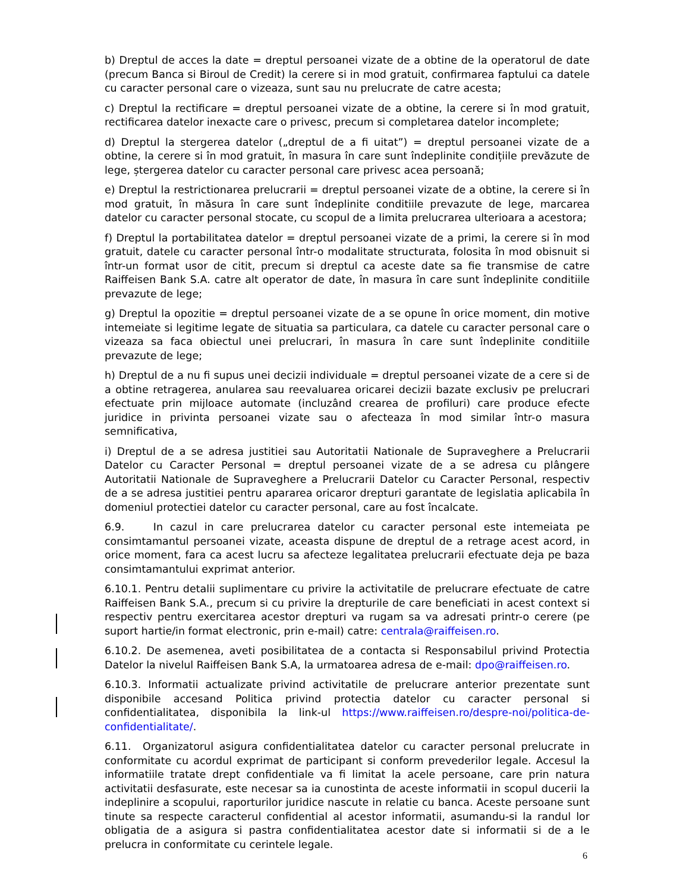b) Dreptul de acces la date = dreptul persoanei vizate de a obtine de la operatorul de date (precum Banca si Biroul de Credit) la cerere si in mod gratuit, confirmarea faptului ca datele cu caracter personal care o vizeaza, sunt sau nu prelucrate de catre acesta;
c) Dreptul la rectificare = dreptul persoanei vizate de a obtine, la cerere si în mod gratuit, rectificarea datelor inexacte care o privesc, precum si completarea datelor incomplete;
d) Dreptul la stergerea datelor („dreptul de a fi uitat”) = dreptul persoanei vizate de a obtine, la cerere si în mod gratuit, în masura în care sunt îndeplinite condițiile prevăzute de lege, ștergerea datelor cu caracter personal care privesc acea persoană;
e) Dreptul la restrictionarea prelucrarii = dreptul persoanei vizate de a obtine, la cerere si în mod gratuit, în măsura în care sunt îndeplinite conditiile prevazute de lege, marcarea datelor cu caracter personal stocate, cu scopul de a limita prelucrarea ulterioara a acestora;
f) Dreptul la portabilitatea datelor = dreptul persoanei vizate de a primi, la cerere si în mod gratuit, datele cu caracter personal într-o modalitate structurata, folosita în mod obisnuit si într-un format usor de citit, precum si dreptul ca aceste date sa fie transmise de catre Raiffeisen Bank S.A. catre alt operator de date, în masura în care sunt îndeplinite conditiile prevazute de lege;
g) Dreptul la opozitie = dreptul persoanei vizate de a se opune în orice moment, din motive intemeiate si legitime legate de situatia sa particulara, ca datele cu caracter personal care o vizeaza sa faca obiectul unei prelucrari, în masura în care sunt îndeplinite conditiile prevazute de lege;
h) Dreptul de a nu fi supus unei decizii individuale = dreptul persoanei vizate de a cere si de a obtine retragerea, anularea sau reevaluarea oricarei decizii bazate exclusiv pe prelucrari efectuate prin mijloace automate (incluzând crearea de profiluri) care produce efecte juridice in privinta persoanei vizate sau o afecteaza în mod similar într-o masura semnificativa,
i) Dreptul de a se adresa justitiei sau Autoritatii Nationale de Supraveghere a Prelucrarii Datelor cu Caracter Personal = dreptul persoanei vizate de a se adresa cu plângere Autoritatii Nationale de Supraveghere a Prelucrarii Datelor cu Caracter Personal, respectiv de a se adresa justitiei pentru apararea oricaror drepturi garantate de legislatia aplicabila în domeniul protectiei datelor cu caracter personal, care au fost încalcate.
6.9. In cazul in care prelucrarea datelor cu caracter personal este intemeiata pe consimtamantul persoanei vizate, aceasta dispune de dreptul de a retrage acest acord, in orice moment, fara ca acest lucru sa afecteze legalitatea prelucrarii efectuate deja pe baza consimtamantului exprimat anterior.
6.10.1. Pentru detalii suplimentare cu privire la activitatile de prelucrare efectuate de catre Raiffeisen Bank S.A., precum si cu privire la drepturile de care beneficiati in acest context si respectiv pentru exercitarea acestor drepturi va rugam sa va adresati printr-o cerere (pe suport hartie/in format electronic, prin e-mail) catre: centrala@raiffeisen.ro.
6.10.2. De asemenea, aveti posibilitatea de a contacta si Responsabilul privind Protectia Datelor la nivelul Raiffeisen Bank S.A, la urmatoarea adresa de e-mail: dpo@raiffeisen.ro.
6.10.3. Informatii actualizate privind activitatile de prelucrare anterior prezentate sunt disponibile accesand Politica privind protectia datelor cu caracter personal si confidentialitatea, disponibila la link-ul https://www.raiffeisen.ro/despre-noi/politica-de-confidentialitate/.
6.11. Organizatorul asigura confidentialitatea datelor cu caracter personal prelucrate in conformitate cu acordul exprimat de participant si conform prevederilor legale. Accesul la informatiile tratate drept confidentiale va fi limitat la acele persoane, care prin natura activitatii desfasurate, este necesar sa ia cunostinta de aceste informatii in scopul ducerii la indeplinire a scopului, raporturilor juridice nascute in relatie cu banca. Aceste persoane sunt tinute sa respecte caracterul confidential al acestor informatii, asumandu-si la randul lor obligatia de a asigura si pastra confidentialitatea acestor date si informatii si de a le prelucra in conformitate cu cerintele legale.
6